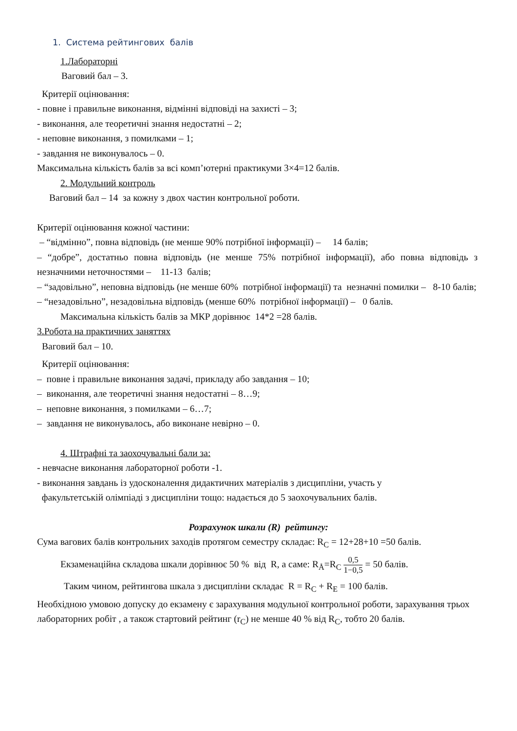1. Система рейтингових балів
1.Лабораторні
Ваговий бал – 3.
Критерії оцінювання:
- повне і правильне виконання, відмінні відповіді на захисті – 3;
- виконання, але теоретичні знання недостатні – 2;
- неповне виконання, з помилками – 1;
- завдання не виконувалось – 0.
Максимальна кількість балів за всі комп’ютерні практикуми 3×4=12 балів.
2. Модульний контроль
Ваговий бал – 14 за кожну з двох частин контрольної роботи.
Критерії оцінювання кожної частини:
– “відмінно”, повна відповідь (не менше 90% потрібної інформації) – 14 балів;
– “добре”, достатньо повна відповідь (не менше 75% потрібної інформації), або повна відповідь з незначними неточностями – 11-13 балів;
– “задовільно”, неповна відповідь (не менше 60% потрібної інформації) та незначні помилки – 8-10 балів;
– “незадовільно”, незадовільна відповідь (менше 60% потрібної інформації) – 0 балів.
Максимальна кількість балів за МКР дорівнює 14*2 =28 балів.
3.Робота на практичних заняттях
Ваговий бал – 10.
Критерії оцінювання:
– повне і правильне виконання задачі, прикладу або завдання – 10;
– виконання, але теоретичні знання недостатні – 8…9;
– неповне виконання, з помилками – 6…7;
– завдання не виконувалось, або виконане невірно – 0.
4. Штрафні та заохочувальні бали за:
- невчасне виконання лабораторної роботи -1.
- виконання завдань із удосконалення дидактичних матеріалів з дисципліни, участь у
факультетській олімпіаді з дисципліни тощо: надається до 5 заохочувальних балів.
Розрахунок шкали (R) рейтингу:
Сума вагових балів контрольних заходів протягом семестру складає: R<sub>C</sub> = 12+28+10 =50 балів.
Екзаменаційна складова шкали дорівнює 50 % від R, а саме: R<sub>Å</sub>=R<sub>C</sub> 0,5 1−0,5 = 50 балів.
Таким чином, рейтингова шкала з дисципліни складає R = R<sub>C</sub> + R<sub>E</sub> = 100 балів.
Необхідною умовою допуску до екзамену є зарахування модульної контрольної роботи, зарахування трьох лабораторних робіт , а також стартовий рейтинг (r<sub>C</sub>) не менше 40 % від R<sub>C</sub>, тобто 20 балів.